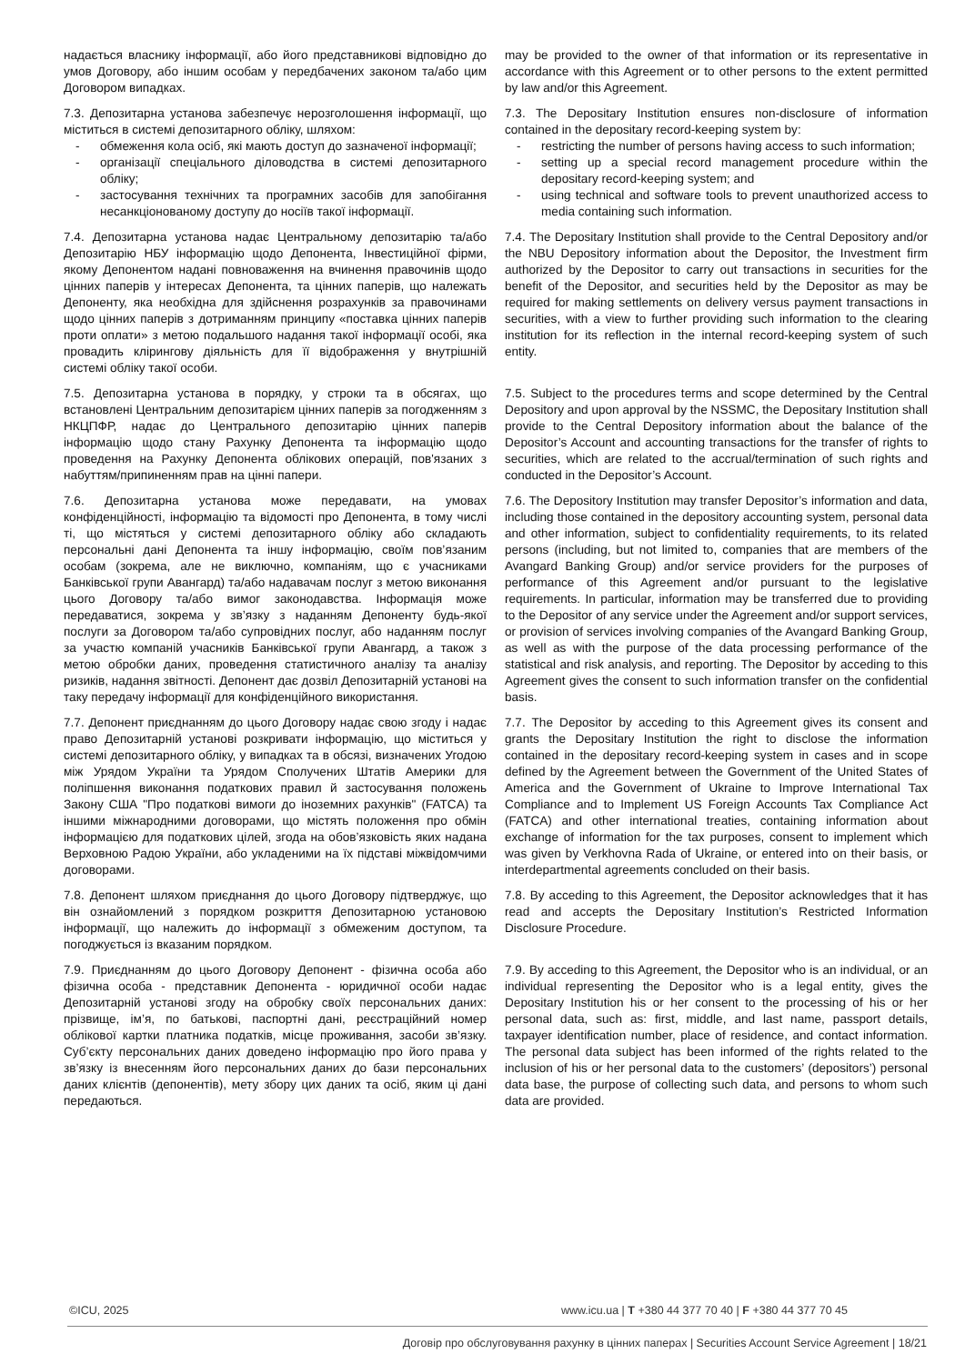надається власнику інформації, або його представникові відповідно до умов Договору, або іншим особам у передбачених законом та/або цим Договором випадках.
may be provided to the owner of that information or its representative in accordance with this Agreement or to other persons to the extent permitted by law and/or this Agreement.
7.3. Депозитарна установа забезпечує нерозголошення інформації, що міститься в системі депозитарного обліку, шляхом:
- обмеження кола осіб, які мають доступ до зазначеної інформації;
- організації спеціального діловодства в системі депозитарного обліку;
- застосування технічних та програмних засобів для запобігання несанкціонованому доступу до носіїв такої інформації.
7.3. The Depositary Institution ensures non-disclosure of information contained in the depositary record-keeping system by:
- restricting the number of persons having access to such information;
- setting up a special record management procedure within the depositary record-keeping system; and
- using technical and software tools to prevent unauthorized access to media containing such information.
7.4. Депозитарна установа надає Центральному депозитарію та/або Депозитарію НБУ інформацію щодо Депонента, Інвестиційної фірми, якому Депонентом надані повноваження на вчинення правочинів щодо цінних паперів у інтересах Депонента, та цінних паперів, що належать Депоненту, яка необхідна для здійснення розрахунків за правочинами щодо цінних паперів з дотриманням принципу «поставка цінних паперів проти оплати» з метою подальшого надання такої інформації особі, яка провадить клірингову діяльність для її відображення у внутрішній системі обліку такої особи.
7.4. The Depositary Institution shall provide to the Central Depository and/or the NBU Depository information about the Depositor, the Investment firm authorized by the Depositor to carry out transactions in securities for the benefit of the Depositor, and securities held by the Depositor as may be required for making settlements on delivery versus payment transactions in securities, with a view to further providing such information to the clearing institution for its reflection in the internal record-keeping system of such entity.
7.5. Депозитарна установа в порядку, у строки та в обсягах, що встановлені Центральним депозитарієм цінних паперів за погодженням з НКЦПФР, надає до Центрального депозитарію цінних паперів інформацію щодо стану Рахунку Депонента та інформацію щодо проведення на Рахунку Депонента облікових операцій, пов'язаних з набуттям/припиненням прав на цінні папери.
7.5. Subject to the procedures terms and scope determined by the Central Depository and upon approval by the NSSMC, the Depositary Institution shall provide to the Central Depository information about the balance of the Depositor’s Account and accounting transactions for the transfer of rights to securities, which are related to the accrual/termination of such rights and conducted in the Depositor’s Account.
7.6. Депозитарна установа може передавати, на умовах конфіденційності, інформацію та відомості про Депонента, в тому числі ті, що містяться у системі депозитарного обліку або складають персональні дані Депонента та іншу інформацію, своїм пов’язаним особам (зокрема, але не виключно, компаніям, що є учасниками Банківської групи Авангард) та/або надавачам послуг з метою виконання цього Договору та/або вимог законодавства. Інформація може передаватися, зокрема у зв’язку з наданням Депоненту будь-якої послуги за Договором та/або супровідних послуг, або наданням послуг за участю компаній учасників Банківської групи Авангард, а також з метою обробки даних, проведення статистичного аналізу та аналізу ризиків, надання звітності. Депонент дає дозвіл Депозитарній установі на таку передачу інформації для конфіденційного використання.
7.6. The Depository Institution may transfer Depositor’s information and data, including those contained in the depository accounting system, personal data and other information, subject to confidentiality requirements, to its related persons (including, but not limited to, companies that are members of the Avangard Banking Group) and/or service providers for the purposes of performance of this Agreement and/or pursuant to the legislative requirements. In particular, information may be transferred due to providing to the Depositor of any service under the Agreement and/or support services, or provision of services involving companies of the Avangard Banking Group, as well as with the purpose of the data processing performance of the statistical and risk analysis, and reporting. The Depositor by acceding to this Agreement gives the consent to such information transfer on the confidential basis.
7.7. Депонент приєднанням до цього Договору надає свою згоду і надає право Депозитарній установі розкривати інформацію, що міститься у системі депозитарного обліку, у випадках та в обсязі, визначених Угодою між Урядом України та Урядом Сполучених Штатів Америки для поліпшення виконання податкових правил й застосування положень Закону США "Про податкові вимоги до іноземних рахунків" (FATCA) та іншими міжнародними договорами, що містять положення про обмін інформацією для податкових цілей, згода на обов’язковість яких надана Верховною Радою України, або укладеними на їх підставі міжвідомчими договорами.
7.7. The Depositor by acceding to this Agreement gives its consent and grants the Depositary Institution the right to disclose the information contained in the depositary record-keeping system in cases and in scope defined by the Agreement between the Government of the United States of America and the Government of Ukraine to Improve International Tax Compliance and to Implement US Foreign Accounts Tax Compliance Act (FATCA) and other international treaties, containing information about exchange of information for the tax purposes, consent to implement which was given by Verkhovna Rada of Ukraine, or entered into on their basis, or interdepartmental agreements concluded on their basis.
7.8. Депонент шляхом приєднання до цього Договору підтверджує, що він ознайомлений з порядком розкриття Депозитарною установою інформації, що належить до інформації з обмеженим доступом, та погоджується із вказаним порядком.
7.8. By acceding to this Agreement, the Depositor acknowledges that it has read and accepts the Depositary Institution’s Restricted Information Disclosure Procedure.
7.9. Приєднанням до цього Договору Депонент - фізична особа або фізична особа - представник Депонента - юридичної особи надає Депозитарній установі згоду на обробку своїх персональних даних: прізвище, ім’я, по батькові, паспортні дані, реєстраційний номер облікової картки платника податків, місце проживання, засоби зв’язку. Суб’єкту персональних даних доведено інформацію про його права у зв’язку із внесенням його персональних даних до бази персональних даних клієнтів (депонентів), мету збору цих даних та осіб, яким ці дані передаються.
7.9. By acceding to this Agreement, the Depositor who is an individual, or an individual representing the Depositor who is a legal entity, gives the Depositary Institution his or her consent to the processing of his or her personal data, such as: first, middle, and last name, passport details, taxpayer identification number, place of residence, and contact information. The personal data subject has been informed of the rights related to the inclusion of his or her personal data to the customers’ (depositors’) personal data base, the purpose of collecting such data, and persons to whom such data are provided.
©ICU, 2025 www.icu.ua | T +380 44 377 70 40 | F +380 44 377 70 45
Договір про обслуговування рахунку в цінних паперах | Securities Account Service Agreement | 18/21